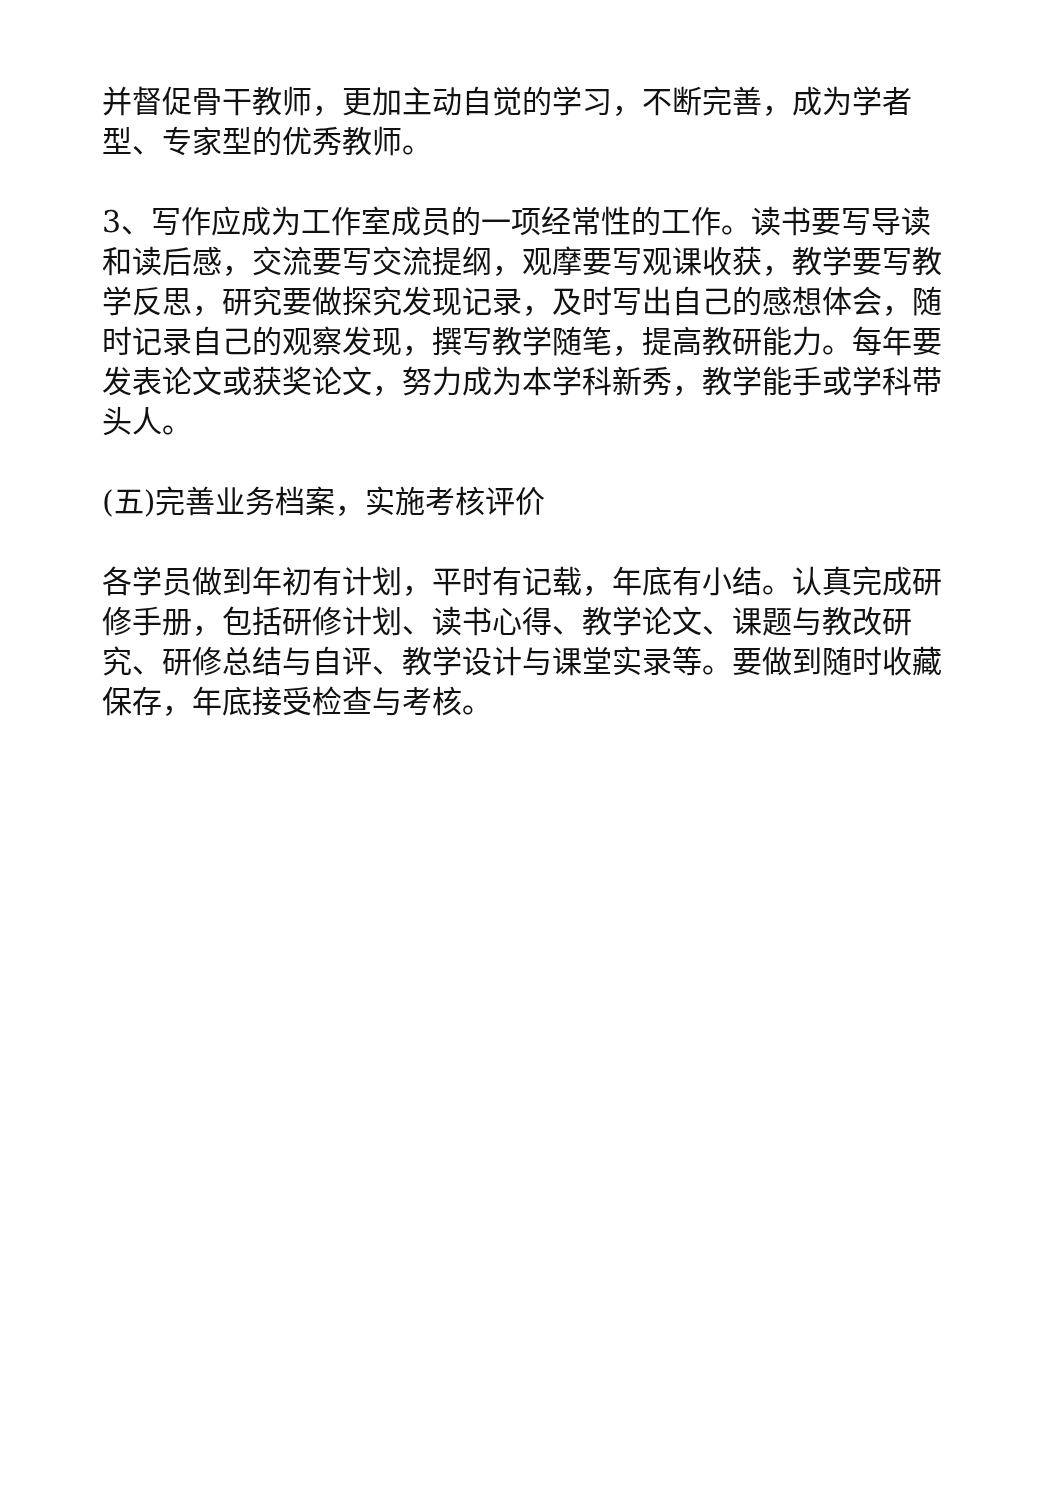并督促骨干教师，更加主动自觉的学习，不断完善，成为学者型、专家型的优秀教师。
3、写作应成为工作室成员的一项经常性的工作。读书要写导读和读后感，交流要写交流提纲，观摩要写观课收获，教学要写教学反思，研究要做探究发现记录，及时写出自己的感想体会，随时记录自己的观察发现，撰写教学随笔，提高教研能力。每年要发表论文或获奖论文，努力成为本学科新秀，教学能手或学科带头人。
(五)完善业务档案，实施考核评价
各学员做到年初有计划，平时有记载，年底有小结。认真完成研修手册，包括研修计划、读书心得、教学论文、课题与教改研究、研修总结与自评、教学设计与课堂实录等。要做到随时收藏保存，年底接受检查与考核。